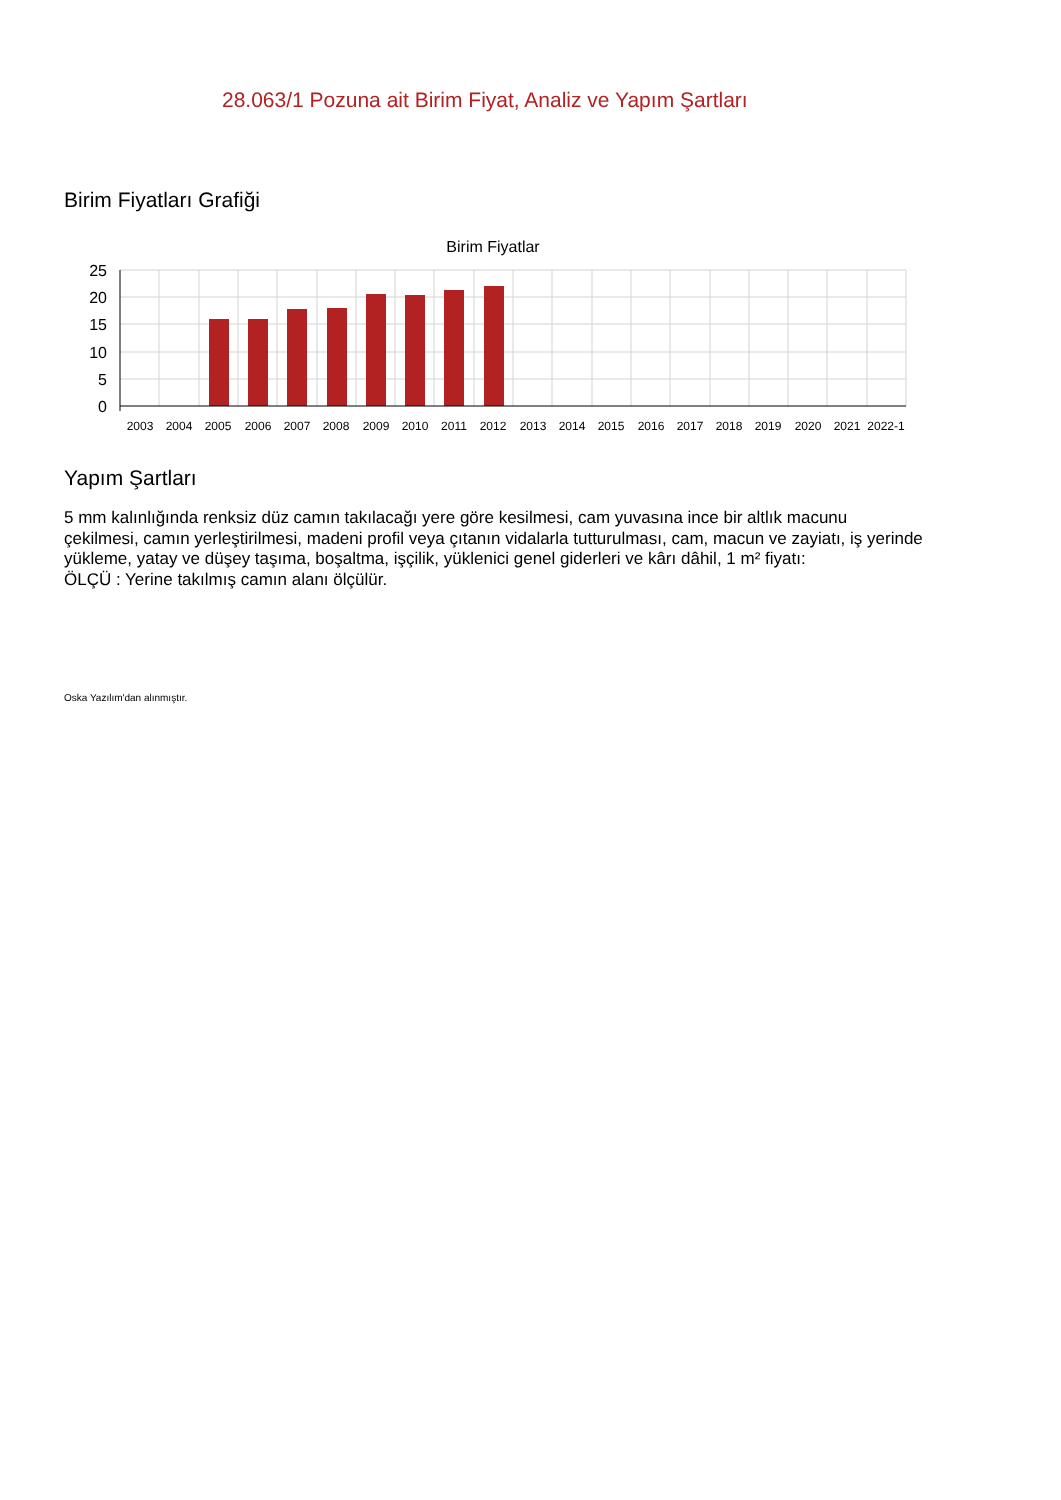28.063/1 Pozuna ait Birim Fiyat, Analiz ve Yapım Şartları
Birim Fiyatları Grafiği
Birim Fiyatlar
25
20
15
10
5
0
2003
2004
2005
2006
2007
2008
2009
2010
2011
2012
2013
2014
2015
2016
2017
2018
2019
2020
2021
2022-1
Yapım Şartları
5 mm kalınlığında renksiz düz camın takılacağı yere göre kesilmesi, cam yuvasına ince bir altlık macunu çekilmesi, camın yerleştirilmesi, madeni profil veya çıtanın vidalarla tutturulması, cam, macun ve zayiatı, iş yerinde yükleme, yatay ve düşey taşıma, boşaltma, işçilik, yüklenici genel giderleri ve kârı dâhil, 1 m² fiyatı:
ÖLÇÜ : Yerine takılmış camın alanı ölçülür.
Oska Yazılım'dan alınmıştır.